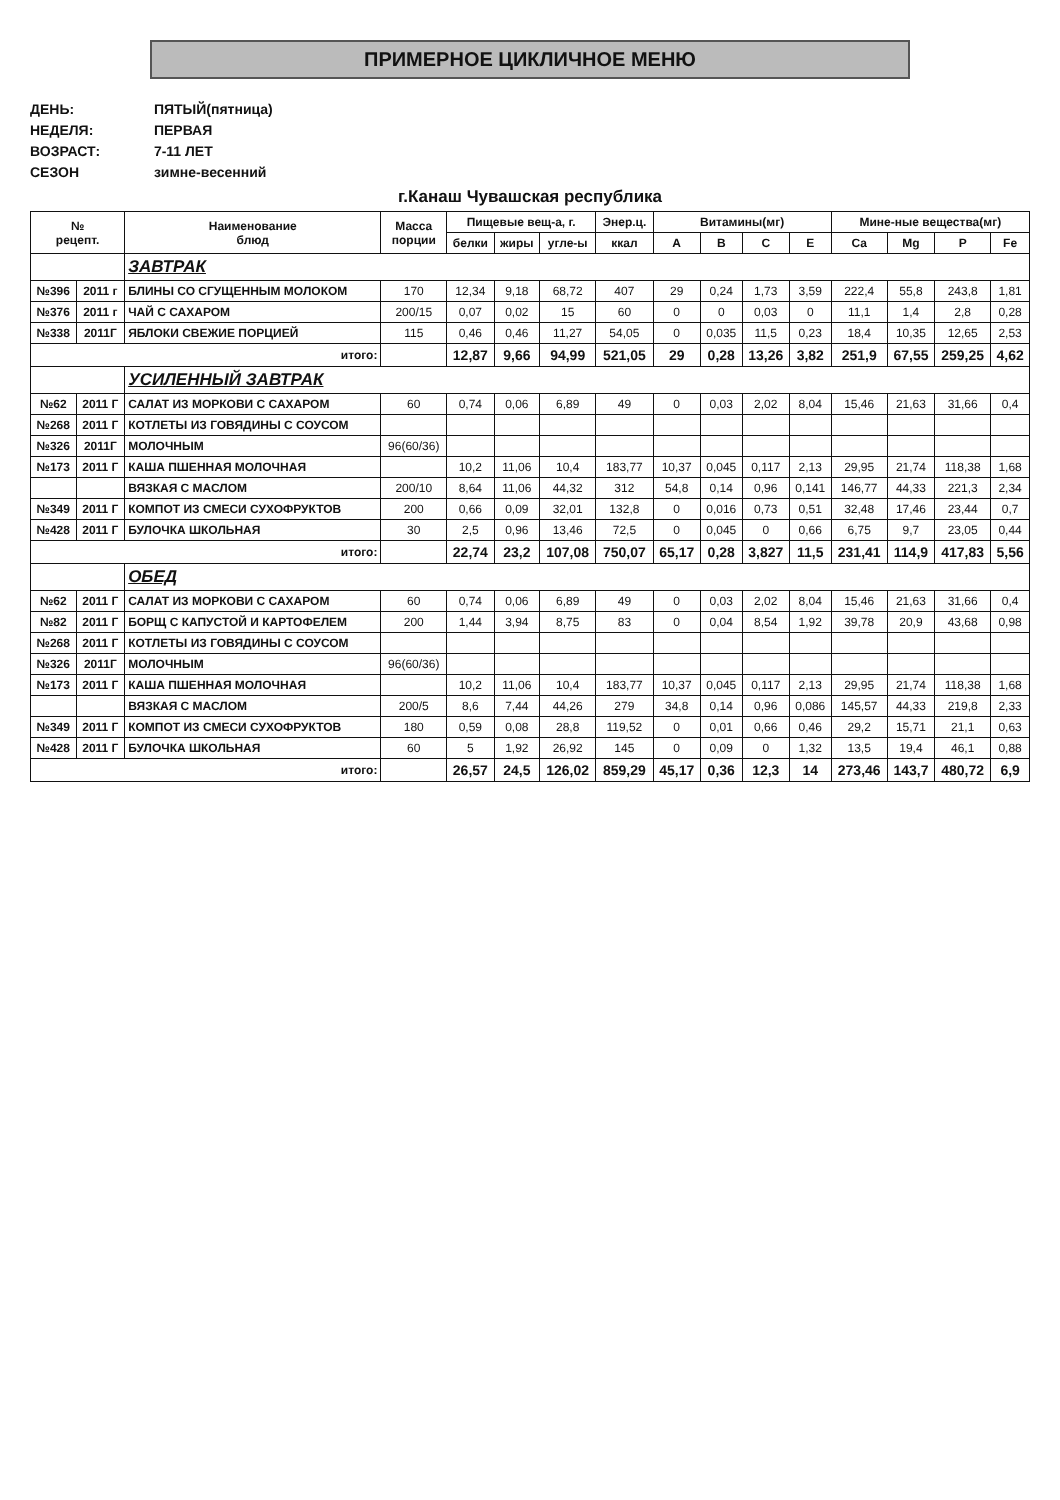ПРИМЕРНОЕ ЦИКЛИЧНОЕ МЕНЮ
ДЕНЬ: ПЯТЫЙ(пятница)
НЕДЕЛЯ: ПЕРВАЯ
ВОЗРАСТ: 7-11 ЛЕТ
СЕЗОН зимне-весенний
г.Канаш Чувашская республика
| № рецепт. | | Наименование блюд | Масса порции | Пищевые вещ-а, г. | | | Энер.ц. | Витамины(мг) | | | | Мине-ные вещества(мг) | | | |
| --- | --- | --- | --- | --- | --- | --- | --- | --- | --- | --- | --- | --- | --- | --- | --- |
| | | | | белки | жиры | угле-ы | ккал | A | B | C | E | Ca | Mg | P | Fe |
| | | ЗАВТРАК | | | | | | | | | | | | | |
| №396 | 2011 г | БЛИНЫ СО СГУЩЕННЫМ МОЛОКОМ | 170 | 12,34 | 9,18 | 68,72 | 407 | 29 | 0,24 | 1,73 | 3,59 | 222,4 | 55,8 | 243,8 | 1,81 |
| №376 | 2011 г | ЧАЙ С САХАРОМ | 200/15 | 0,07 | 0,02 | 15 | 60 | 0 | 0 | 0,03 | 0 | 11,1 | 1,4 | 2,8 | 0,28 |
| №338 | 2011Г | ЯБЛОКИ СВЕЖИЕ ПОРЦИЕЙ | 115 | 0,46 | 0,46 | 11,27 | 54,05 | 0 | 0,035 | 11,5 | 0,23 | 18,4 | 10,35 | 12,65 | 2,53 |
| итого: | | | | 12,87 | 9,66 | 94,99 | 521,05 | 29 | 0,28 | 13,26 | 3,82 | 251,9 | 67,55 | 259,25 | 4,62 |
| | | УСИЛЕННЫЙ ЗАВТРАК | | | | | | | | | | | | | |
| №62 | 2011 Г | САЛАТ ИЗ МОРКОВИ С САХАРОМ | 60 | 0,74 | 0,06 | 6,89 | 49 | 0 | 0,03 | 2,02 | 8,04 | 15,46 | 21,63 | 31,66 | 0,4 |
| №268 | 2011 Г | КОТЛЕТЫ ИЗ ГОВЯДИНЫ С СОУСОМ | | | | | | | | | | | | | |
| №326 | 2011Г | МОЛОЧНЫМ | 96(60/36) | | | | | | | | | | | | |
| №173 | 2011 Г | КАША ПШЕННАЯ МОЛОЧНАЯ | | 10,2 | 11,06 | 10,4 | 183,77 | 10,37 | 0,045 | 0,117 | 2,13 | 29,95 | 21,74 | 118,38 | 1,68 |
| | | ВЯЗКАЯ С МАСЛОМ | 200/10 | 8,64 | 11,06 | 44,32 | 312 | 54,8 | 0,14 | 0,96 | 0,141 | 146,77 | 44,33 | 221,3 | 2,34 |
| №349 | 2011 Г | КОМПОТ ИЗ СМЕСИ СУХОФРУКТОВ | 200 | 0,66 | 0,09 | 32,01 | 132,8 | 0 | 0,016 | 0,73 | 0,51 | 32,48 | 17,46 | 23,44 | 0,7 |
| №428 | 2011 Г | БУЛОЧКА ШКОЛЬНАЯ | 30 | 2,5 | 0,96 | 13,46 | 72,5 | 0 | 0,045 | 0 | 0,66 | 6,75 | 9,7 | 23,05 | 0,44 |
| итого: | | | | 22,74 | 23,2 | 107,08 | 750,07 | 65,17 | 0,28 | 3,827 | 11,5 | 231,41 | 114,9 | 417,83 | 5,56 |
| | | ОБЕД | | | | | | | | | | | | | |
| №62 | 2011 Г | САЛАТ ИЗ МОРКОВИ С САХАРОМ | 60 | 0,74 | 0,06 | 6,89 | 49 | 0 | 0,03 | 2,02 | 8,04 | 15,46 | 21,63 | 31,66 | 0,4 |
| №82 | 2011 Г | БОРЩ С КАПУСТОЙ И КАРТОФЕЛЕМ | 200 | 1,44 | 3,94 | 8,75 | 83 | 0 | 0,04 | 8,54 | 1,92 | 39,78 | 20,9 | 43,68 | 0,98 |
| №268 | 2011 Г | КОТЛЕТЫ ИЗ ГОВЯДИНЫ С СОУСОМ | | | | | | | | | | | | | |
| №326 | 2011Г | МОЛОЧНЫМ | 96(60/36) | | | | | | | | | | | | |
| №173 | 2011 Г | КАША ПШЕННАЯ МОЛОЧНАЯ | | 10,2 | 11,06 | 10,4 | 183,77 | 10,37 | 0,045 | 0,117 | 2,13 | 29,95 | 21,74 | 118,38 | 1,68 |
| | | ВЯЗКАЯ С МАСЛОМ | 200/5 | 8,6 | 7,44 | 44,26 | 279 | 34,8 | 0,14 | 0,96 | 0,086 | 145,57 | 44,33 | 219,8 | 2,33 |
| №349 | 2011 Г | КОМПОТ ИЗ СМЕСИ СУХОФРУКТОВ | 180 | 0,59 | 0,08 | 28,8 | 119,52 | 0 | 0,01 | 0,66 | 0,46 | 29,2 | 15,71 | 21,1 | 0,63 |
| №428 | 2011 Г | БУЛОЧКА ШКОЛЬНАЯ | 60 | 5 | 1,92 | 26,92 | 145 | 0 | 0,09 | 0 | 1,32 | 13,5 | 19,4 | 46,1 | 0,88 |
| итого: | | | | 26,57 | 24,5 | 126,02 | 859,29 | 45,17 | 0,36 | 12,3 | 14 | 273,46 | 143,7 | 480,72 | 6,9 |